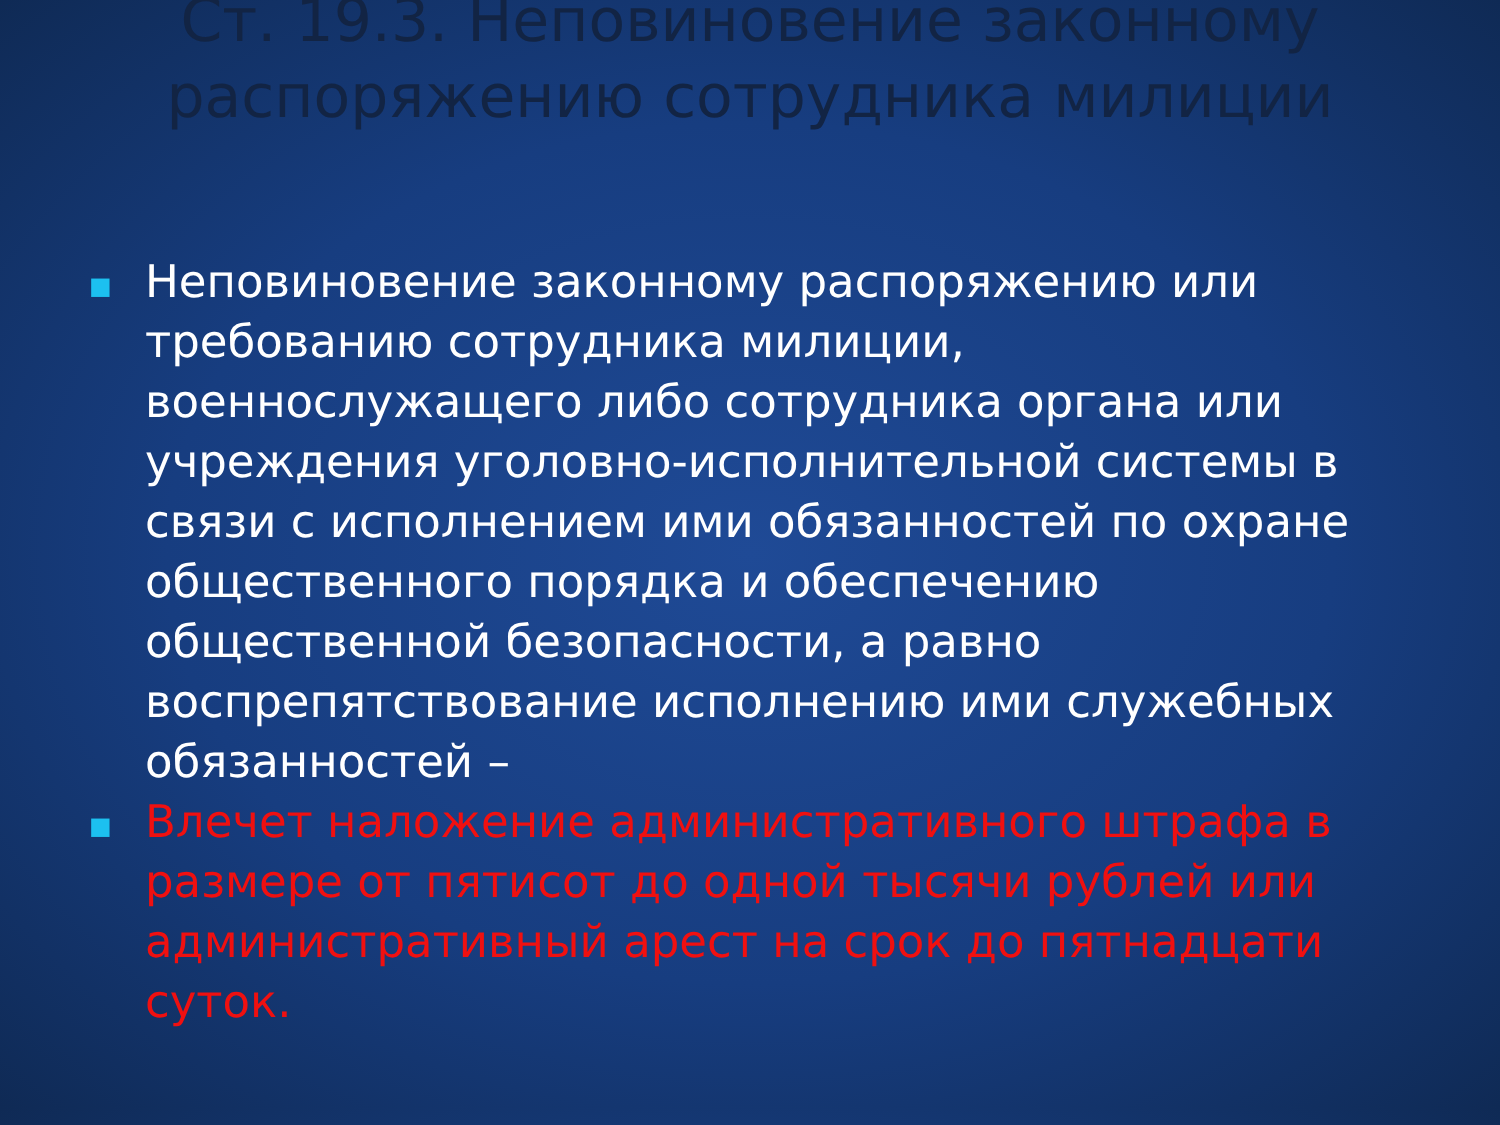Ст. 19.3. Неповиновение законному распоряжению сотрудника милиции
■ Неповиновение законному распоряжению или требованию сотрудника милиции, военнослужащего либо сотрудника органа или учреждения уголовно-исполнительной системы в связи с исполнением ими обязанностей по охране общественного порядка и обеспечению общественной безопасности, а равно воспрепятствование исполнению ими служебных обязанностей –
■ Влечет наложение административного штрафа в размере от пятисот до одной тысячи рублей или административный арест на срок до пятнадцати суток.